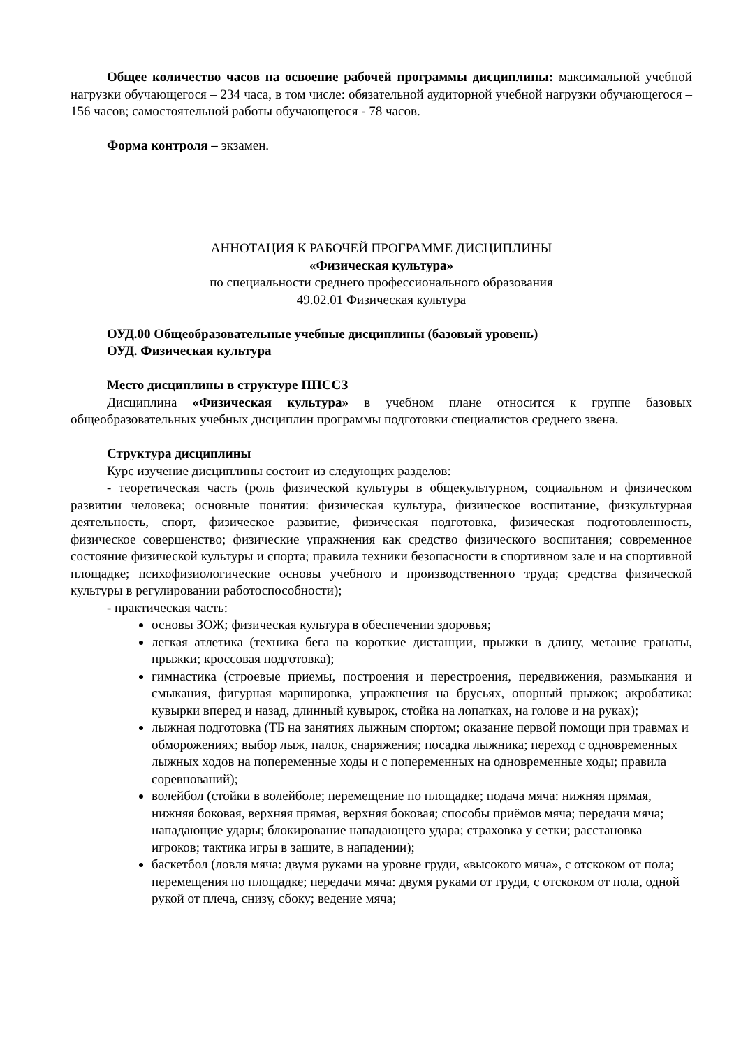Общее количество часов на освоение рабочей программы дисциплины: максимальной учебной нагрузки обучающегося – 234 часа, в том числе: обязательной аудиторной учебной нагрузки обучающегося – 156 часов; самостоятельной работы обучающегося - 78 часов.
Форма контроля – экзамен.
АННОТАЦИЯ К РАБОЧЕЙ ПРОГРАММЕ ДИСЦИПЛИНЫ
«Физическая культура»
по специальности среднего профессионального образования
49.02.01 Физическая культура
ОУД.00 Общеобразовательные учебные дисциплины (базовый уровень)
ОУД. Физическая культура
Место дисциплины в структуре ППССЗ
Дисциплина «Физическая культура» в учебном плане относится к группе базовых общеобразовательных учебных дисциплин программы подготовки специалистов среднего звена.
Структура дисциплины
Курс изучение дисциплины состоит из следующих разделов:
- теоретическая часть (роль физической культуры в общекультурном, социальном и физическом развитии человека; основные понятия: физическая культура, физическое воспитание, физкультурная деятельность, спорт, физическое развитие, физическая подготовка, физическая подготовленность, физическое совершенство; физические упражнения как средство физического воспитания; современное состояние физической культуры и спорта; правила техники безопасности в спортивном зале и на спортивной площадке; психофизиологические основы учебного и производственного труда; средства физической культуры в регулировании работоспособности);
- практическая часть:
основы ЗОЖ; физическая культура в обеспечении здоровья;
легкая атлетика (техника бега на короткие дистанции, прыжки в длину, метание гранаты, прыжки; кроссовая подготовка);
гимнастика (строевые приемы, построения и перестроения, передвижения, размыкания и смыкания, фигурная маршировка, упражнения на брусьях, опорный прыжок; акробатика: кувырки вперед и назад, длинный кувырок, стойка на лопатках, на голове и на руках);
лыжная подготовка (ТБ на занятиях лыжным спортом; оказание первой помощи при травмах и обморожениях; выбор лыж, палок, снаряжения; посадка лыжника; переход с одновременных лыжных ходов на попеременные ходы и с попеременных на одновременные ходы; правила соревнований);
волейбол (стойки в волейболе; перемещение по площадке; подача мяча: нижняя прямая, нижняя боковая, верхняя прямая, верхняя боковая; способы приёмов мяча; передачи мяча; нападающие удары; блокирование нападающего удара; страховка у сетки; расстановка игроков; тактика игры в защите, в нападении);
баскетбол (ловля мяча: двумя руками на уровне груди, «высокого мяча», с отскоком от пола; перемещения по площадке; передачи мяча: двумя руками от груди, с отскоком от пола, одной рукой от плеча, снизу, сбоку; ведение мяча;